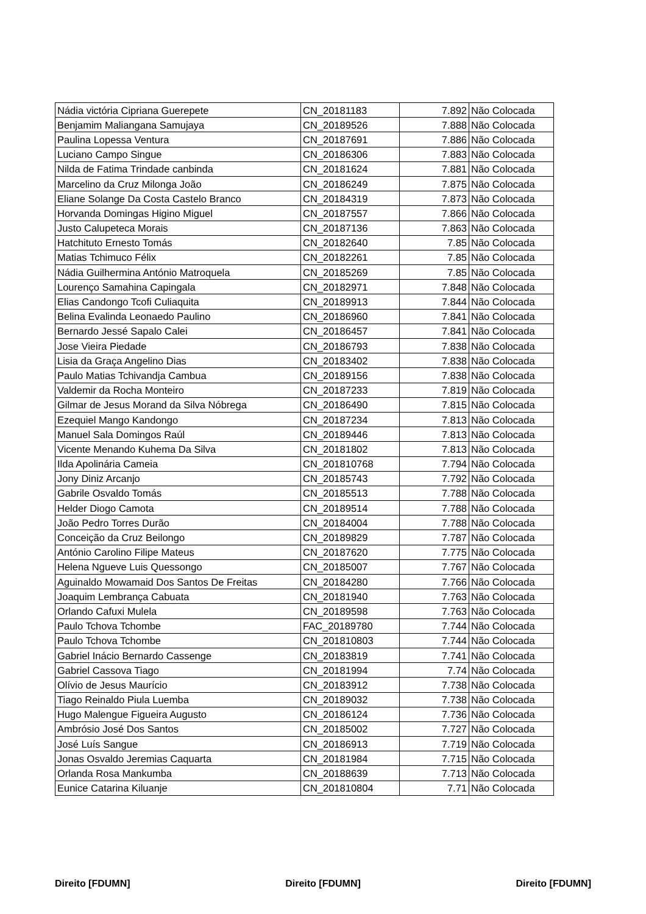| Nádia victória Cipriana Guerepete | CN_20181183 | 7.892 | Não Colocada |
| Benjamim Maliangana Samujaya | CN_20189526 | 7.888 | Não Colocada |
| Paulina Lopessa Ventura | CN_20187691 | 7.886 | Não Colocada |
| Luciano Campo Singue | CN_20186306 | 7.883 | Não Colocada |
| Nilda de Fatima Trindade canbinda | CN_20181624 | 7.881 | Não Colocada |
| Marcelino da Cruz Milonga João | CN_20186249 | 7.875 | Não Colocada |
| Eliane Solange Da Costa Castelo Branco | CN_20184319 | 7.873 | Não Colocada |
| Horvanda Domingas Higino Miguel | CN_20187557 | 7.866 | Não Colocada |
| Justo Calupeteca Morais | CN_20187136 | 7.863 | Não Colocada |
| Hatchituto Ernesto Tomás | CN_20182640 | 7.85 | Não Colocada |
| Matias Tchimuco Félix | CN_20182261 | 7.85 | Não Colocada |
| Nádia Guilhermina António Matroquela | CN_20185269 | 7.85 | Não Colocada |
| Lourenço Samahina Capingala | CN_20182971 | 7.848 | Não Colocada |
| Elias Candongo Tcofi Culiaquita | CN_20189913 | 7.844 | Não Colocada |
| Belina Evalinda Leonaedo Paulino | CN_20186960 | 7.841 | Não Colocada |
| Bernardo Jessé Sapalo Calei | CN_20186457 | 7.841 | Não Colocada |
| Jose Vieira Piedade | CN_20186793 | 7.838 | Não Colocada |
| Lisia da Graça Angelino Dias | CN_20183402 | 7.838 | Não Colocada |
| Paulo Matias Tchivandja Cambua | CN_20189156 | 7.838 | Não Colocada |
| Valdemir da Rocha Monteiro | CN_20187233 | 7.819 | Não Colocada |
| Gilmar de Jesus Morand da Silva Nóbrega | CN_20186490 | 7.815 | Não Colocada |
| Ezequiel Mango Kandongo | CN_20187234 | 7.813 | Não Colocada |
| Manuel Sala Domingos Raúl | CN_20189446 | 7.813 | Não Colocada |
| Vicente Menando Kuhema Da Silva | CN_20181802 | 7.813 | Não Colocada |
| Ilda Apolinária Cameia | CN_201810768 | 7.794 | Não Colocada |
| Jony Diniz Arcanjo | CN_20185743 | 7.792 | Não Colocada |
| Gabrile Osvaldo Tomás | CN_20185513 | 7.788 | Não Colocada |
| Helder Diogo Camota | CN_20189514 | 7.788 | Não Colocada |
| João Pedro Torres Durão | CN_20184004 | 7.788 | Não Colocada |
| Conceição da Cruz Beilongo | CN_20189829 | 7.787 | Não Colocada |
| António Carolino Filipe Mateus | CN_20187620 | 7.775 | Não Colocada |
| Helena Ngueve Luis Quessongo | CN_20185007 | 7.767 | Não Colocada |
| Aguinaldo Mowamaid Dos Santos De Freitas | CN_20184280 | 7.766 | Não Colocada |
| Joaquim Lembrança Cabuata | CN_20181940 | 7.763 | Não Colocada |
| Orlando Cafuxi Mulela | CN_20189598 | 7.763 | Não Colocada |
| Paulo Tchova Tchombe | FAC_20189780 | 7.744 | Não Colocada |
| Paulo Tchova Tchombe | CN_201810803 | 7.744 | Não Colocada |
| Gabriel Inácio Bernardo Cassenge | CN_20183819 | 7.741 | Não Colocada |
| Gabriel Cassova Tiago | CN_20181994 | 7.74 | Não Colocada |
| Olívio de Jesus Maurício | CN_20183912 | 7.738 | Não Colocada |
| Tiago Reinaldo Piula Luemba | CN_20189032 | 7.738 | Não Colocada |
| Hugo Malengue Figueira Augusto | CN_20186124 | 7.736 | Não Colocada |
| Ambrósio José Dos Santos | CN_20185002 | 7.727 | Não Colocada |
| José Luís Sangue | CN_20186913 | 7.719 | Não Colocada |
| Jonas Osvaldo Jeremias Caquarta | CN_20181984 | 7.715 | Não Colocada |
| Orlanda Rosa Mankumba | CN_20188639 | 7.713 | Não Colocada |
| Eunice Catarina Kiluanje | CN_201810804 | 7.71 | Não Colocada |
Direito [FDUMN] Direito [FDUMN] Direito [FDUMN]